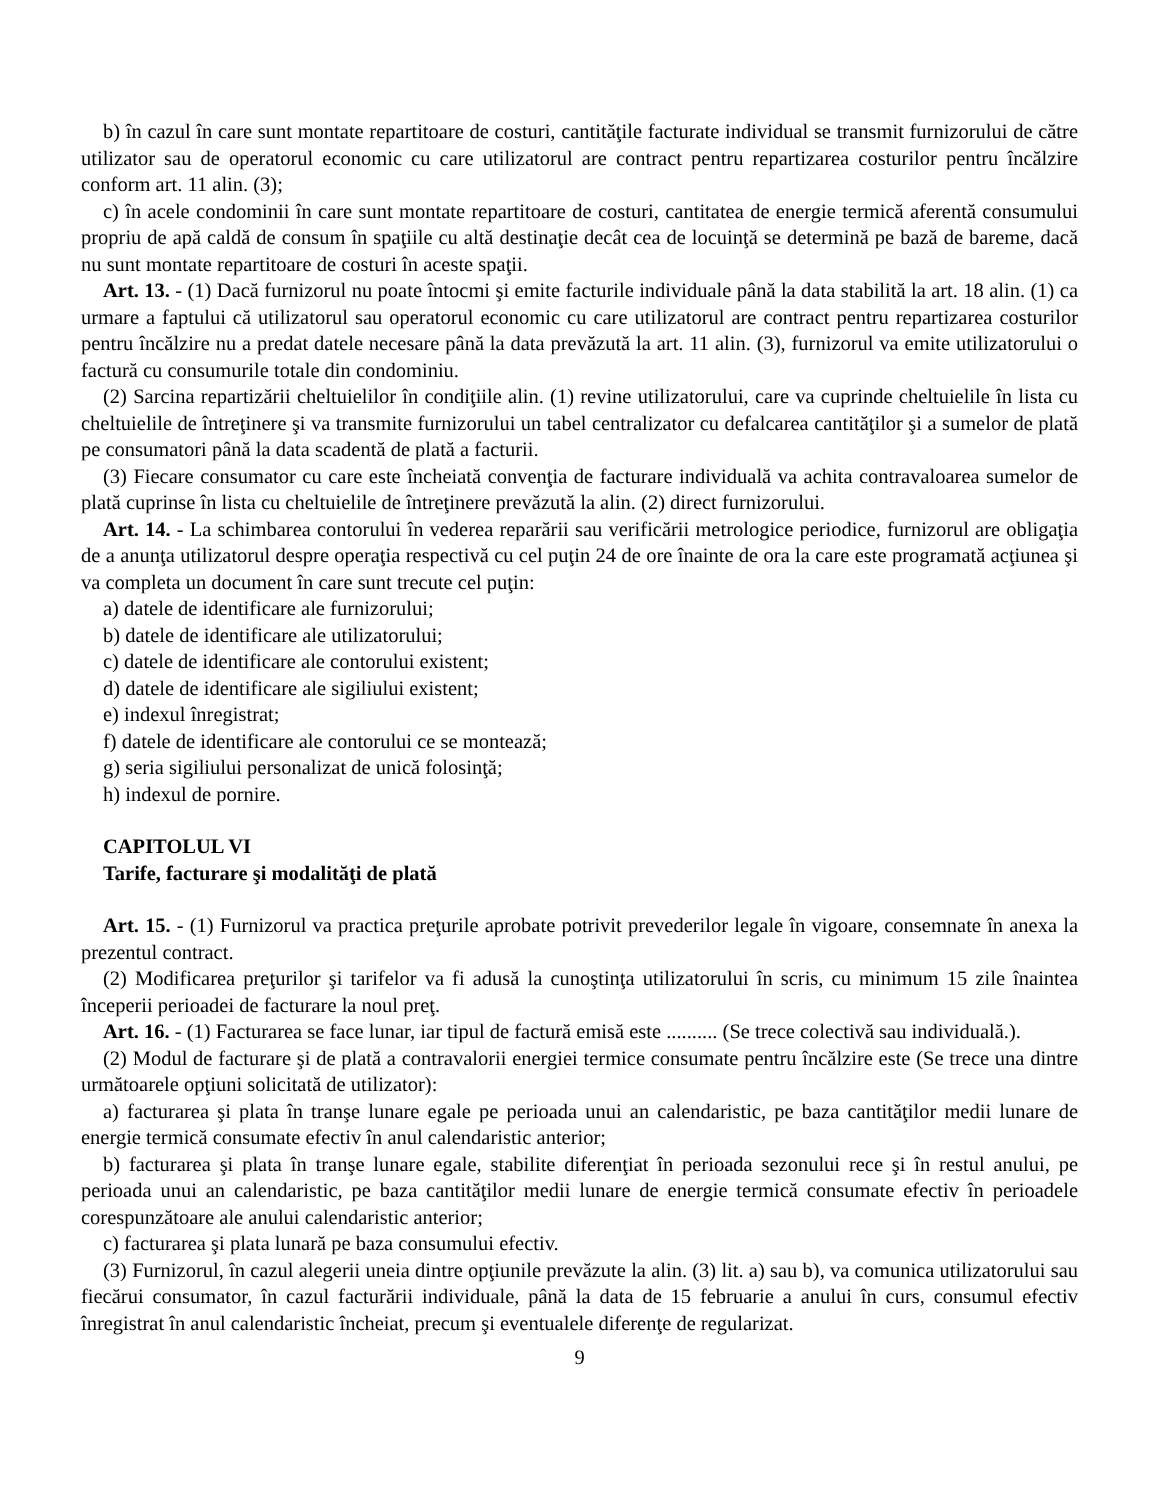b) în cazul în care sunt montate repartitoare de costuri, cantităţile facturate individual se transmit furnizorului de către utilizator sau de operatorul economic cu care utilizatorul are contract pentru repartizarea costurilor pentru încălzire conform art. 11 alin. (3);
c) în acele condominii în care sunt montate repartitoare de costuri, cantitatea de energie termică aferentă consumului propriu de apă caldă de consum în spaţiile cu altă destinaţie decât cea de locuinţă se determină pe bază de bareme, dacă nu sunt montate repartitoare de costuri în aceste spaţii.
Art. 13. - (1) Dacă furnizorul nu poate întocmi şi emite facturile individuale până la data stabilită la art. 18 alin. (1) ca urmare a faptului că utilizatorul sau operatorul economic cu care utilizatorul are contract pentru repartizarea costurilor pentru încălzire nu a predat datele necesare până la data prevăzută la art. 11 alin. (3), furnizorul va emite utilizatorului o factură cu consumurile totale din condominiu.
(2) Sarcina repartizării cheltuielilor în condiţiile alin. (1) revine utilizatorului, care va cuprinde cheltuielile în lista cu cheltuielile de întreţinere şi va transmite furnizorului un tabel centralizator cu defalcarea cantităţilor şi a sumelor de plată pe consumatori până la data scadentă de plată a facturii.
(3) Fiecare consumator cu care este încheiată convenţia de facturare individuală va achita contravaloarea sumelor de plată cuprinse în lista cu cheltuielile de întreţinere prevăzută la alin. (2) direct furnizorului.
Art. 14. - La schimbarea contorului în vederea reparării sau verificării metrologice periodice, furnizorul are obligaţia de a anunţa utilizatorul despre operaţia respectivă cu cel puţin 24 de ore înainte de ora la care este programată acţiunea şi va completa un document în care sunt trecute cel puţin:
a) datele de identificare ale furnizorului;
b) datele de identificare ale utilizatorului;
c) datele de identificare ale contorului existent;
d) datele de identificare ale sigiliului existent;
e) indexul înregistrat;
f) datele de identificare ale contorului ce se montează;
g) seria sigiliului personalizat de unică folosinţă;
h) indexul de pornire.
CAPITOLUL VI
Tarife, facturare şi modalităţi de plată
Art. 15. - (1) Furnizorul va practica preţurile aprobate potrivit prevederilor legale în vigoare, consemnate în anexa la prezentul contract.
(2) Modificarea preţurilor şi tarifelor va fi adusă la cunoştinţa utilizatorului în scris, cu minimum 15 zile înaintea începerii perioadei de facturare la noul preţ.
Art. 16. - (1) Facturarea se face lunar, iar tipul de factură emisă este .......... (Se trece colectivă sau individuală.).
(2) Modul de facturare şi de plată a contravalorii energiei termice consumate pentru încălzire este (Se trece una dintre următoarele opţiuni solicitată de utilizator):
a) facturarea şi plata în tranşe lunare egale pe perioada unui an calendaristic, pe baza cantităţilor medii lunare de energie termică consumate efectiv în anul calendaristic anterior;
b) facturarea şi plata în tranşe lunare egale, stabilite diferenţiat în perioada sezonului rece şi în restul anului, pe perioada unui an calendaristic, pe baza cantităţilor medii lunare de energie termică consumate efectiv în perioadele corespunzătoare ale anului calendaristic anterior;
c) facturarea şi plata lunară pe baza consumului efectiv.
(3) Furnizorul, în cazul alegerii uneia dintre opţiunile prevăzute la alin. (3) lit. a) sau b), va comunica utilizatorului sau fiecărui consumator, în cazul facturării individuale, până la data de 15 februarie a anului în curs, consumul efectiv înregistrat în anul calendaristic încheiat, precum şi eventualele diferenţe de regularizat.
9